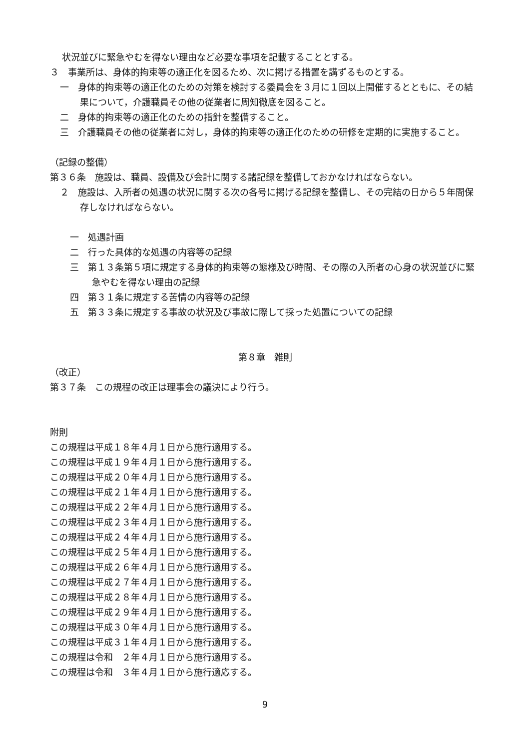状況並びに緊急やむを得ない理由など必要な事項を記載することとする。
３　事業所は、身体的拘束等の適正化を図るため、次に掲げる措置を講ずるものとする。
一　身体的拘束等の適正化のための対策を検討する委員会を３月に１回以上開催するとともに、その結果について，介護職員その他の従業者に周知徹底を図ること。
二　身体的拘束等の適正化のための指針を整備すること。
三　介護職員その他の従業者に対し，身体的拘束等の適正化のための研修を定期的に実施すること。
（記録の整備）
第３６条　施設は、職員、設備及び会計に関する諸記録を整備しておかなければならない。
２　施設は、入所者の処遇の状況に関する次の各号に掲げる記録を整備し、その完結の日から５年間保存しなければならない。
一　処遇計画
二　行った具体的な処遇の内容等の記録
三　第１３条第５項に規定する身体的拘束等の態様及び時間、その際の入所者の心身の状況並びに緊急やむを得ない理由の記録
四　第３１条に規定する苦情の内容等の記録
五　第３３条に規定する事故の状況及び事故に際して採った処置についての記録
第８章　雑則
（改正）
第３７条　この規程の改正は理事会の議決により行う。
附則
この規程は平成１８年４月１日から施行適用する。
この規程は平成１９年４月１日から施行適用する。
この規程は平成２０年４月１日から施行適用する。
この規程は平成２１年４月１日から施行適用する。
この規程は平成２２年４月１日から施行適用する。
この規程は平成２３年４月１日から施行適用する。
この規程は平成２４年４月１日から施行適用する。
この規程は平成２５年４月１日から施行適用する。
この規程は平成２６年４月１日から施行適用する。
この規程は平成２７年４月１日から施行適用する。
この規程は平成２８年４月１日から施行適用する。
この規程は平成２９年４月１日から施行適用する。
この規程は平成３０年４月１日から施行適用する。
この規程は平成３１年４月１日から施行適用する。
この規程は令和　２年４月１日から施行適用する。
この規程は令和　３年４月１日から施行適応する。
9